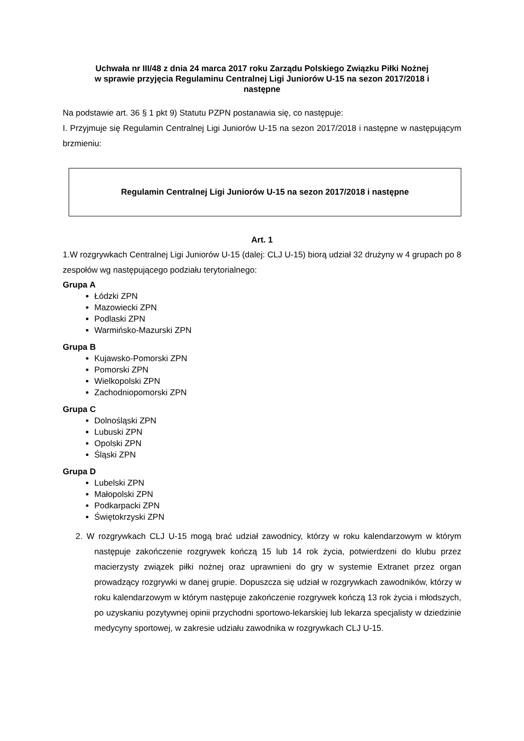Uchwała nr III/48 z dnia 24 marca 2017 roku Zarządu Polskiego Związku Piłki Nożnej
w sprawie przyjęcia Regulaminu Centralnej Ligi Juniorów U-15 na sezon 2017/2018 i
następne
Na podstawie art. 36 § 1 pkt 9) Statutu PZPN postanawia się, co następuje:
I. Przyjmuje się Regulamin Centralnej Ligi Juniorów U-15 na sezon 2017/2018 i następne w następującym brzmieniu:
Regulamin Centralnej Ligi Juniorów U-15 na sezon 2017/2018 i następne
Art. 1
1.W rozgrywkach Centralnej Ligi Juniorów U-15 (dalej: CLJ U-15) biorą udział 32 drużyny w 4 grupach po 8 zespołów wg następującego podziału terytorialnego:
Grupa A
Łódzki ZPN
Mazowiecki ZPN
Podlaski ZPN
Warmińsko-Mazurski ZPN
Grupa B
Kujawsko-Pomorski ZPN
Pomorski ZPN
Wielkopolski ZPN
Zachodniopomorski ZPN
Grupa C
Dolnośląski ZPN
Lubuski ZPN
Opolski ZPN
Śląski ZPN
Grupa D
Lubelski ZPN
Małopolski ZPN
Podkarpacki ZPN
Świętokrzyski ZPN
2. W rozgrywkach CLJ U-15 mogą brać udział zawodnicy, którzy w roku kalendarzowym w którym następuje zakończenie rozgrywek kończą 15 lub 14 rok życia, potwierdzeni do klubu przez macierzysty związek piłki nożnej oraz uprawnieni do gry w systemie Extranet przez organ prowadzący rozgrywki w danej grupie. Dopuszcza się udział w rozgrywkach zawodników, którzy w roku kalendarzowym w którym następuje zakończenie rozgrywek kończą 13 rok życia i młodszych, po uzyskaniu pozytywnej opinii przychodni sportowo-lekarskiej lub lekarza specjalisty w dziedzinie medycyny sportowej, w zakresie udziału zawodnika w rozgrywkach CLJ U-15.